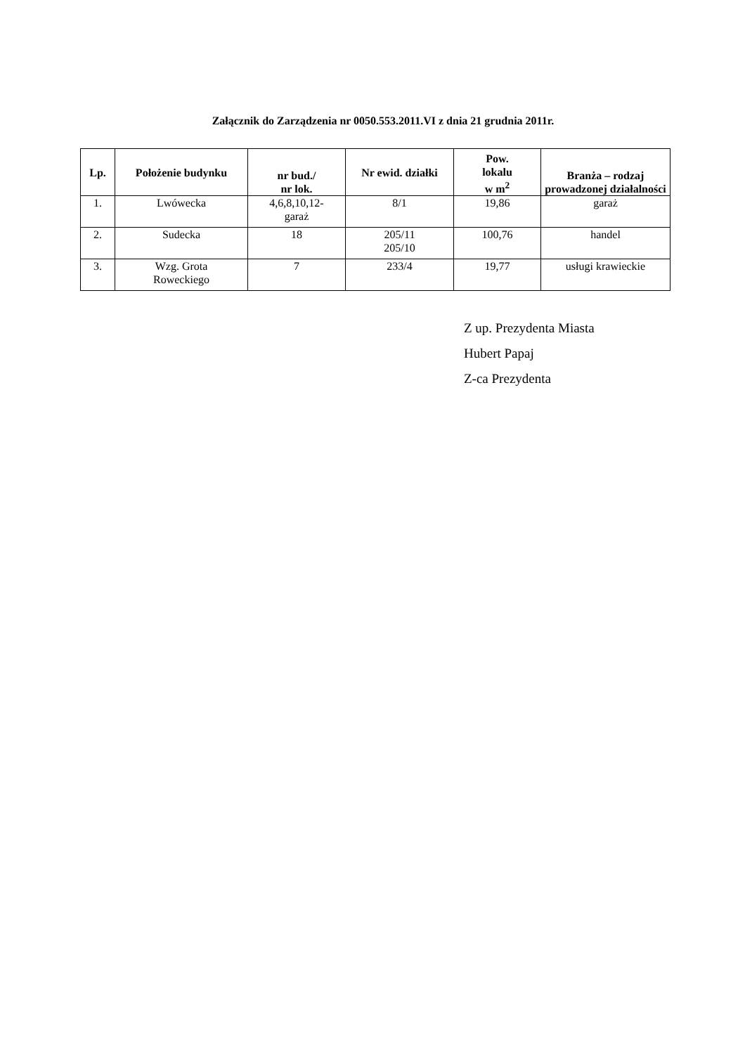Załącznik do Zarządzenia nr 0050.553.2011.VI z dnia 21 grudnia 2011r.
| Lp. | Położenie budynku | nr bud./ nr lok. | Nr ewid. działki | Pow. lokalu w m<sup>2</sup> | Branża – rodzaj prowadzonej działalności |
| --- | --- | --- | --- | --- | --- |
| 1. | Lwówecka | 4,6,8,10,12- garaż | 8/1 | 19,86 | garaż |
| 2. | Sudecka | 18 | 205/11 205/10 | 100,76 | handel |
| 3. | Wzg. Grota Roweckiego | 7 | 233/4 | 19,77 | usługi krawieckie |
Z up. Prezydenta Miasta
Hubert Papaj
Z-ca Prezydenta